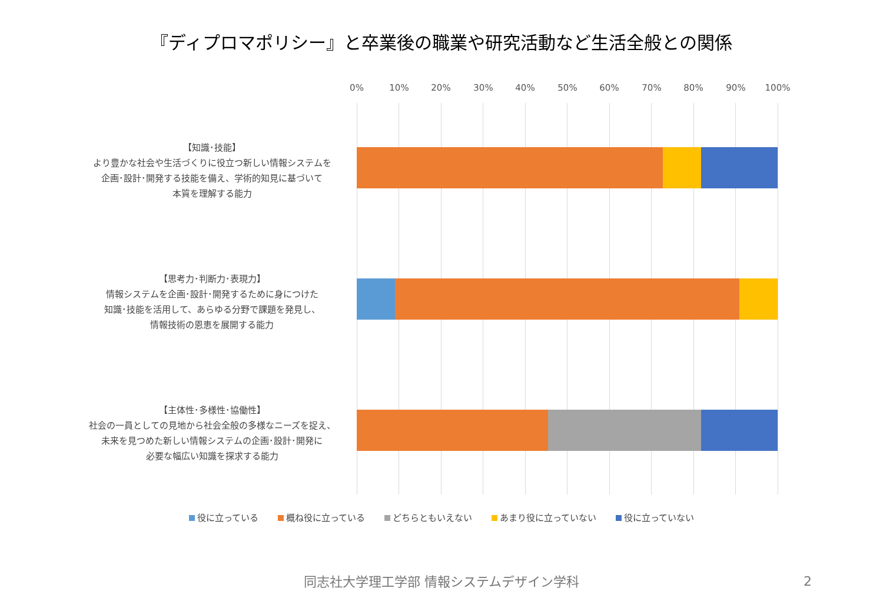『ディプロマポリシー』と卒業後の職業や研究活動など生活全般との関係
0% 10% 20% 30% 40% 50% 60% 70% 80% 90% 100%
【知識･技能】
より豊かな社会や生活づくりに役立つ新しい情報システムを
企画･設計･開発する技能を備え、学術的知見に基づいて
本質を理解する能力
【思考力･判断力･表現力】
情報システムを企画･設計･開発するために身につけた
知識･技能を活用して、あらゆる分野で課題を発見し、
情報技術の恩恵を展開する能力
【主体性･多様性･協働性】
社会の一員としての見地から社会全般の多様なニーズを捉え、
未来を見つめた新しい情報システムの企画･設計･開発に
必要な幅広い知識を探求する能力
役に立っている 概ね役に立っている どちらともいえない あまり役に立っていない 役に立っていない
同志社大学理工学部 情報システムデザイン学科 2